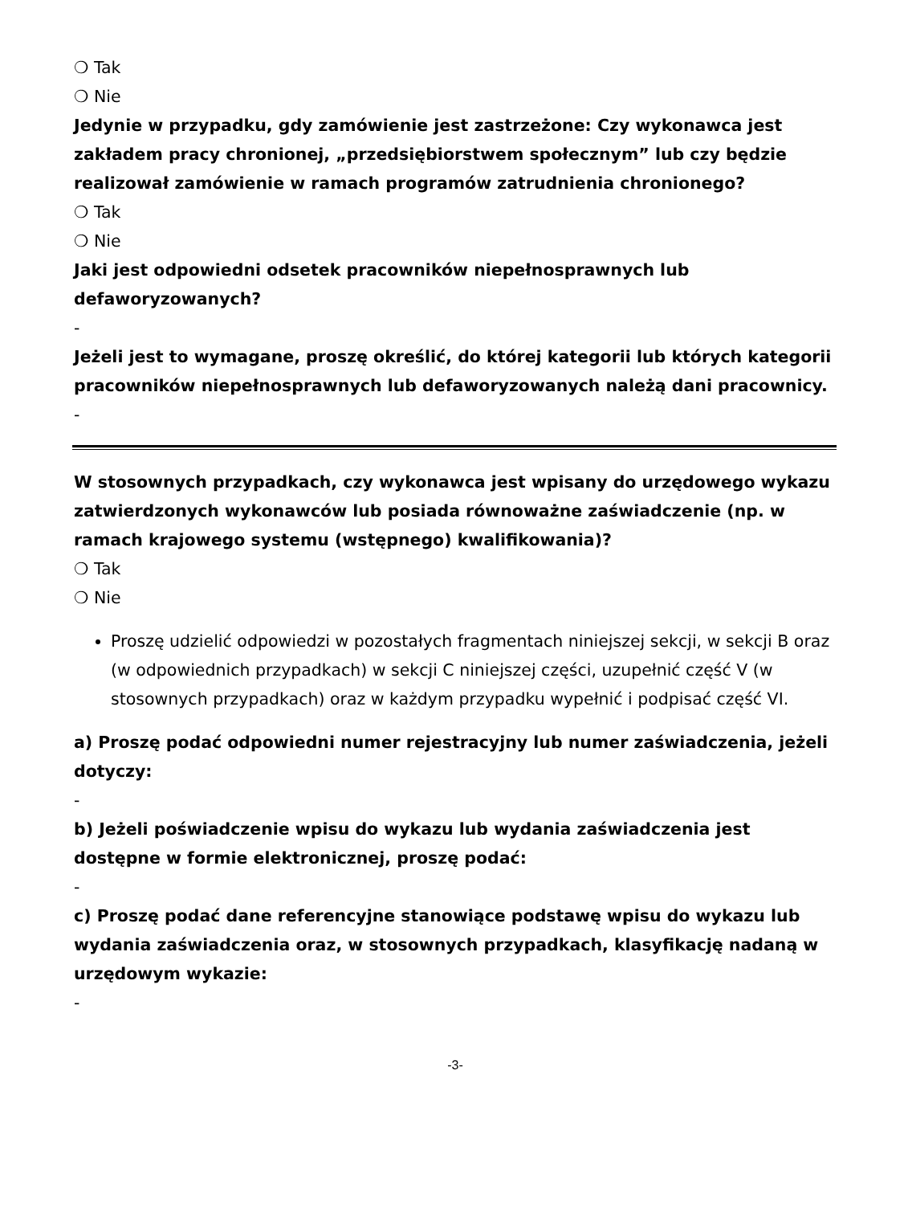❍ Tak
❍ Nie
Jedynie w przypadku, gdy zamówienie jest zastrzeżone: Czy wykonawca jest zakładem pracy chronionej, „przedsiębiorstwem społecznym” lub czy będzie realizował zamówienie w ramach programów zatrudnienia chronionego?
❍ Tak
❍ Nie
Jaki jest odpowiedni odsetek pracowników niepełnosprawnych lub defaworyzowanych?
-
Jeżeli jest to wymagane, proszę określić, do której kategorii lub których kategorii pracowników niepełnosprawnych lub defaworyzowanych należą dani pracownicy.
-
W stosownych przypadkach, czy wykonawca jest wpisany do urzędowego wykazu zatwierdzonych wykonawców lub posiada równoważne zaświadczenie (np. w ramach krajowego systemu (wstępnego) kwalifikowania)?
❍ Tak
❍ Nie
Proszę udzielić odpowiedzi w pozostałych fragmentach niniejszej sekcji, w sekcji B oraz (w odpowiednich przypadkach) w sekcji C niniejszej części, uzupełnić część V (w stosownych przypadkach) oraz w każdym przypadku wypełnić i podpisać część VI.
a) Proszę podać odpowiedni numer rejestracyjny lub numer zaświadczenia, jeżeli dotyczy:
-
b) Jeżeli poświadczenie wpisu do wykazu lub wydania zaświadczenia jest dostępne w formie elektronicznej, proszę podać:
-
c) Proszę podać dane referencyjne stanowiące podstawę wpisu do wykazu lub wydania zaświadczenia oraz, w stosownych przypadkach, klasyfikację nadaną w urzędowym wykazie:
-
-3-